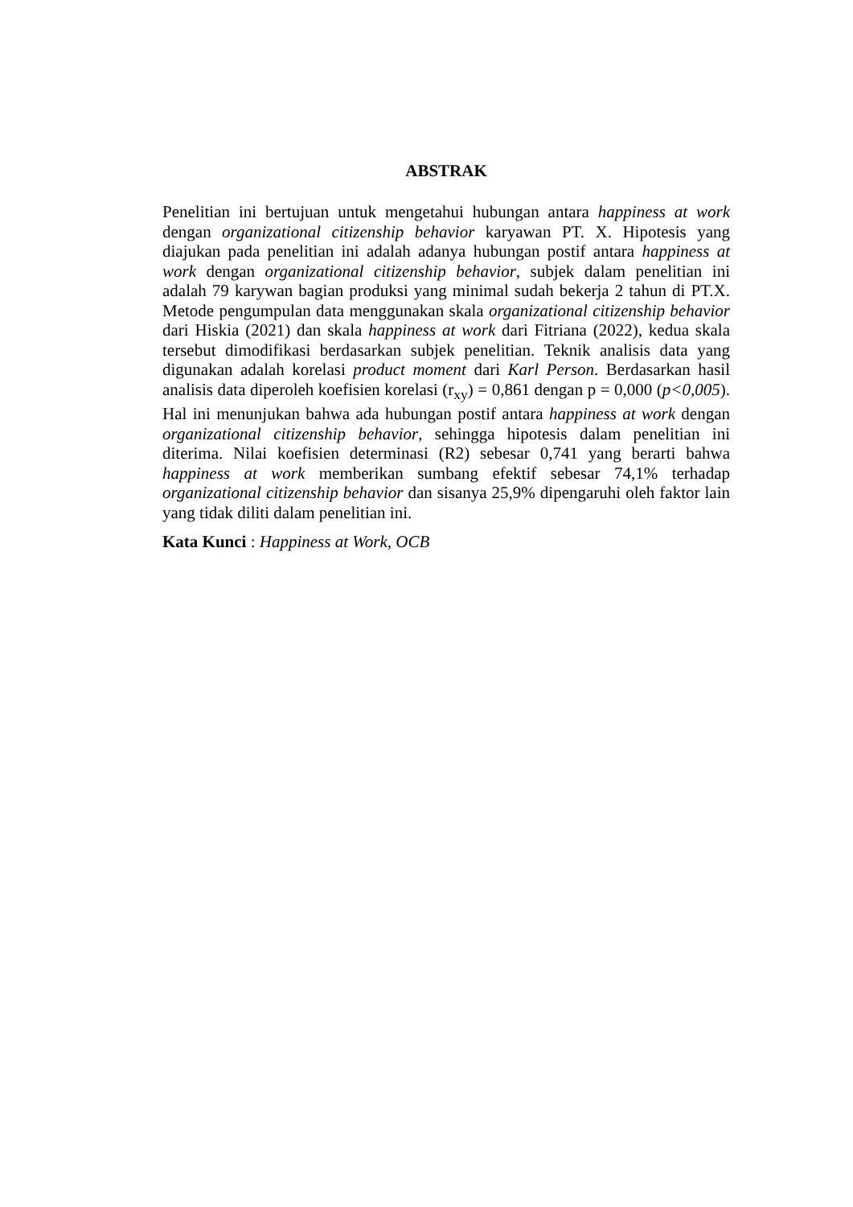ABSTRAK
Penelitian ini bertujuan untuk mengetahui hubungan antara happiness at work dengan organizational citizenship behavior karyawan PT. X. Hipotesis yang diajukan pada penelitian ini adalah adanya hubungan postif antara happiness at work dengan organizational citizenship behavior, subjek dalam penelitian ini adalah 79 karywan bagian produksi yang minimal sudah bekerja 2 tahun di PT.X. Metode pengumpulan data menggunakan skala organizational citizenship behavior dari Hiskia (2021) dan skala happiness at work dari Fitriana (2022), kedua skala tersebut dimodifikasi berdasarkan subjek penelitian. Teknik analisis data yang digunakan adalah korelasi product moment dari Karl Person. Berdasarkan hasil analisis data diperoleh koefisien korelasi (r<sub>xy</sub>) = 0,861 dengan p = 0,000 (p<0,005). Hal ini menunjukan bahwa ada hubungan postif antara happiness at work dengan organizational citizenship behavior, sehingga hipotesis dalam penelitian ini diterima. Nilai koefisien determinasi (R2) sebesar 0,741 yang berarti bahwa happiness at work memberikan sumbang efektif sebesar 74,1% terhadap organizational citizenship behavior dan sisanya 25,9% dipengaruhi oleh faktor lain yang tidak diliti dalam penelitian ini.
Kata Kunci : Happiness at Work, OCB